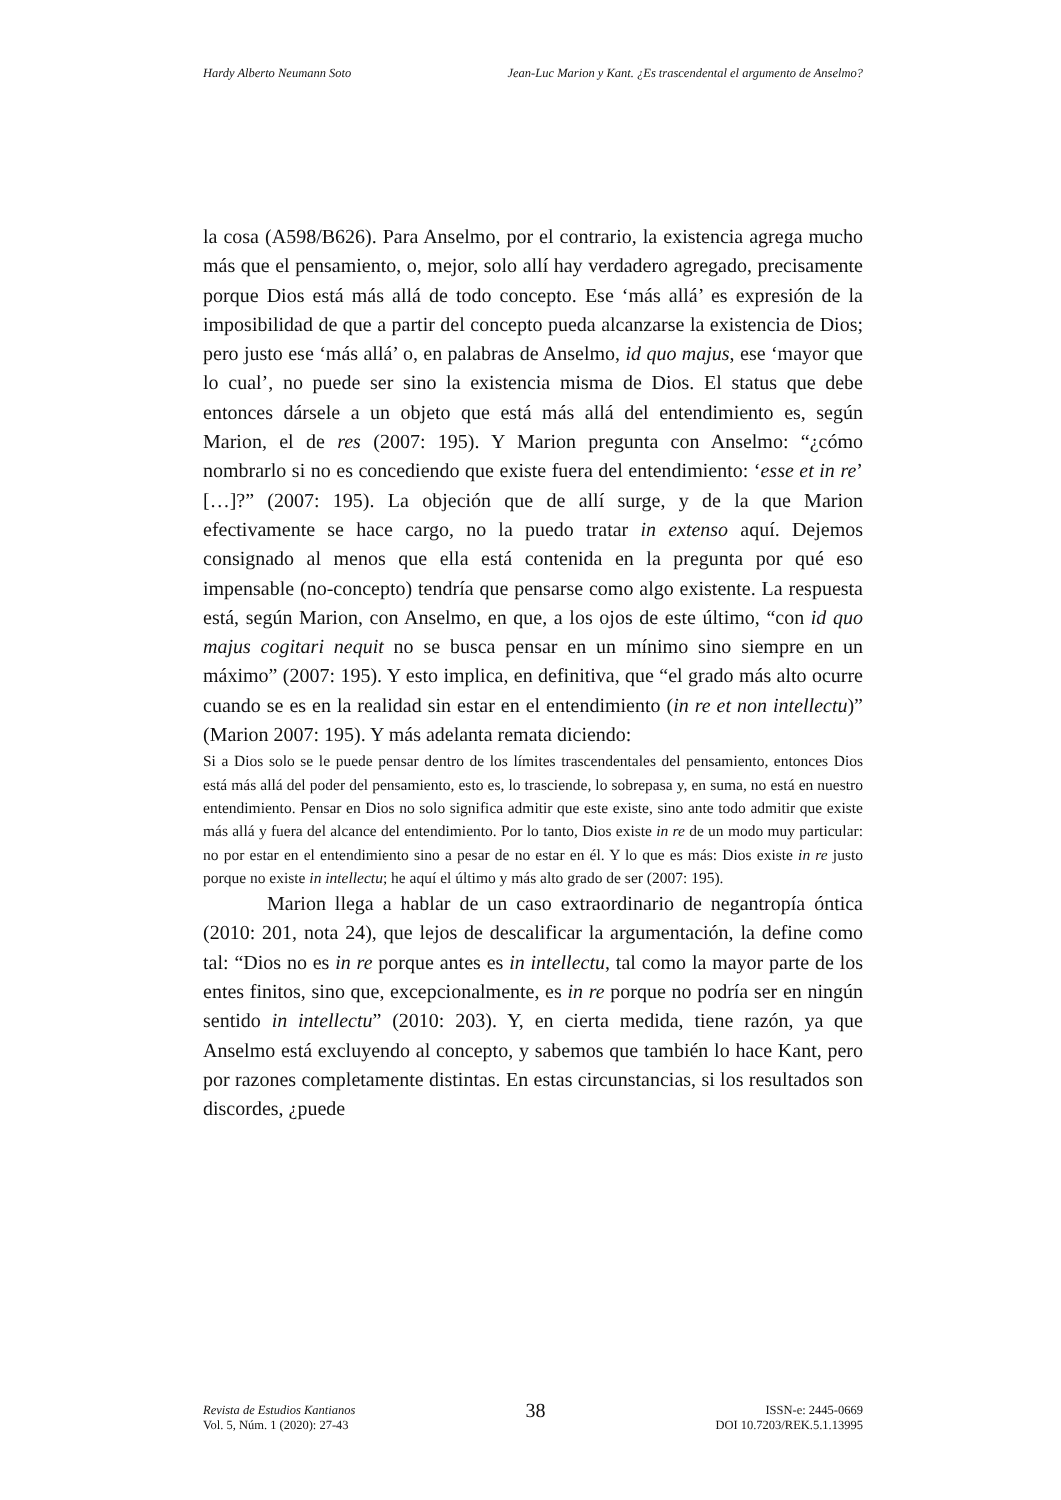Hardy Alberto Neumann Soto Jean-Luc Marion y Kant. ¿Es trascendental el argumento de Anselmo?
la cosa (A598/B626). Para Anselmo, por el contrario, la existencia agrega mucho más que el pensamiento, o, mejor, solo allí hay verdadero agregado, precisamente porque Dios está más allá de todo concepto. Ese ‘más allá’ es expresión de la imposibilidad de que a partir del concepto pueda alcanzarse la existencia de Dios; pero justo ese ‘más allá’ o, en palabras de Anselmo, id quo majus, ese ‘mayor que lo cual’, no puede ser sino la existencia misma de Dios. El status que debe entonces dársele a un objeto que está más allá del entendimiento es, según Marion, el de res (2007: 195). Y Marion pregunta con Anselmo: “¿cómo nombrarlo si no es concediendo que existe fuera del entendimiento: ‘esse et in re’ […]?” (2007: 195). La objeción que de allí surge, y de la que Marion efectivamente se hace cargo, no la puedo tratar in extenso aquí. Dejemos consignado al menos que ella está contenida en la pregunta por qué eso impensable (no-concepto) tendría que pensarse como algo existente. La respuesta está, según Marion, con Anselmo, en que, a los ojos de este último, “con id quo majus cogitari nequit no se busca pensar en un mínimo sino siempre en un máximo” (2007: 195). Y esto implica, en definitiva, que “el grado más alto ocurre cuando se es en la realidad sin estar en el entendimiento (in re et non intellectu)” (Marion 2007: 195). Y más adelanta remata diciendo:
Si a Dios solo se le puede pensar dentro de los límites trascendentales del pensamiento, entonces Dios está más allá del poder del pensamiento, esto es, lo trasciende, lo sobrepasa y, en suma, no está en nuestro entendimiento. Pensar en Dios no solo significa admitir que este existe, sino ante todo admitir que existe más allá y fuera del alcance del entendimiento. Por lo tanto, Dios existe in re de un modo muy particular: no por estar en el entendimiento sino a pesar de no estar en él. Y lo que es más: Dios existe in re justo porque no existe in intellectu; he aquí el último y más alto grado de ser (2007: 195).
Marion llega a hablar de un caso extraordinario de negantropía óntica (2010: 201, nota 24), que lejos de descalificar la argumentación, la define como tal: “Dios no es in re porque antes es in intellectu, tal como la mayor parte de los entes finitos, sino que, excepcionalmente, es in re porque no podría ser en ningún sentido in intellectu” (2010: 203). Y, en cierta medida, tiene razón, ya que Anselmo está excluyendo al concepto, y sabemos que también lo hace Kant, pero por razones completamente distintas. En estas circunstancias, si los resultados son discordes, ¿puede
Revista de Estudios Kantianos
Vol. 5, Núm. 1 (2020): 27-43
38
ISSN-e: 2445-0669
DOI 10.7203/REK.5.1.13995